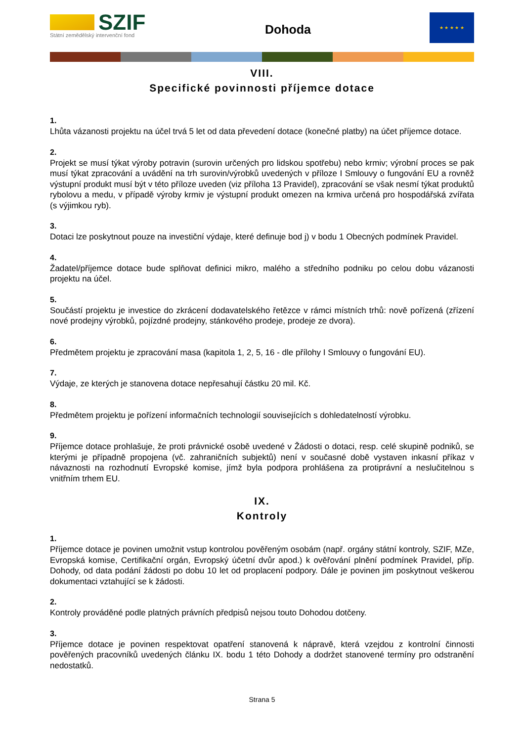SZIF
Státní zemědělský intervenční fond
Dohoda
★ ★ ★ ★ ★
VIII.
Specifické povinnosti příjemce dotace
1.
Lhůta vázanosti projektu na účel trvá 5 let od data převedení dotace (konečné platby) na účet příjemce dotace.
2.
Projekt se musí týkat výroby potravin (surovin určených pro lidskou spotřebu) nebo krmiv; výrobní proces se pak musí týkat zpracování a uvádění na trh surovin/výrobků uvedených v příloze I Smlouvy o fungování EU a rovněž výstupní produkt musí být v této příloze uveden (viz příloha 13 Pravidel), zpracování se však nesmí týkat produktů rybolovu a medu, v případě výroby krmiv je výstupní produkt omezen na krmiva určená pro hospodářská zvířata (s výjimkou ryb).
3.
Dotaci lze poskytnout pouze na investiční výdaje, které definuje bod j) v bodu 1 Obecných podmínek Pravidel.
4.
Žadatel/příjemce dotace bude splňovat definici mikro, malého a středního podniku po celou dobu vázanosti projektu na účel.
5.
Součástí projektu je investice do zkrácení dodavatelského řetězce v rámci místních trhů: nově pořízená (zřízení nové prodejny výrobků, pojízdné prodejny, stánkového prodeje, prodeje ze dvora).
6.
Předmětem projektu je zpracování masa (kapitola 1, 2, 5, 16 - dle přílohy I Smlouvy o fungování EU).
7.
Výdaje, ze kterých je stanovena dotace nepřesahují částku 20 mil. Kč.
8.
Předmětem projektu je pořízení informačních technologií souvisejících s dohledatelností výrobku.
9.
Příjemce dotace prohlašuje, že proti právnické osobě uvedené v Žádosti o dotaci, resp. celé skupině podniků, se kterými je případně propojena (vč. zahraničních subjektů) není v současné době vystaven inkasní příkaz v návaznosti na rozhodnutí Evropské komise, jímž byla podpora prohlášena za protiprávní a neslučitelnou s vnitřním trhem EU.
IX.
Kontroly
1.
Příjemce dotace je povinen umožnit vstup kontrolou pověřeným osobám (např. orgány státní kontroly, SZIF, MZe, Evropská komise, Certifikační orgán, Evropský účetní dvůr apod.) k ověřování plnění podmínek Pravidel, příp. Dohody, od data podání žádosti po dobu 10 let od proplacení podpory. Dále je povinen jim poskytnout veškerou dokumentaci vztahující se k žádosti.
2.
Kontroly prováděné podle platných právních předpisů nejsou touto Dohodou dotčeny.
3.
Příjemce dotace je povinen respektovat opatření stanovená k nápravě, která vzejdou z kontrolní činnosti pověřených pracovníků uvedených článku IX. bodu 1 této Dohody a dodržet stanovené termíny pro odstranění nedostatků.
Strana 5